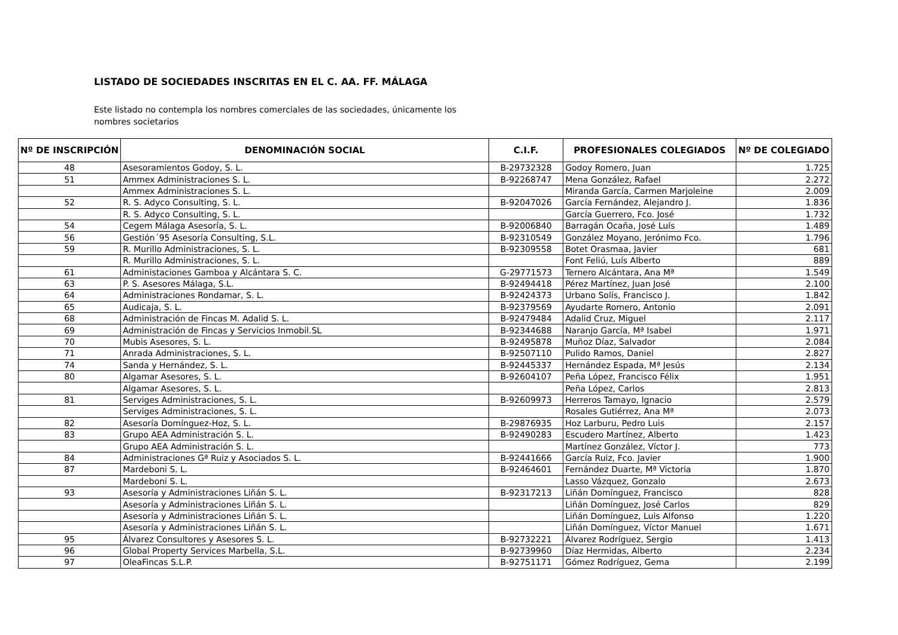LISTADO DE SOCIEDADES INSCRITAS EN EL C. AA. FF. MÁLAGA
Este listado no contempla los nombres comerciales de las sociedades, únicamente los nombres societarios
| Nº DE INSCRIPCIÓN | DENOMINACIÓN SOCIAL | C.I.F. | PROFESIONALES COLEGIADOS | Nº DE COLEGIADO |
| --- | --- | --- | --- | --- |
| 48 | Asesoramientos Godoy, S. L. | B-29732328 | Godoy Romero, Juan | 1.725 |
| 51 | Ammex Administraciones S. L. | B-92268747 | Mena González, Rafael | 2.272 |
| | Ammex Administraciones S. L. | | Miranda García, Carmen Marjoleine | 2.009 |
| 52 | R. S. Adyco Consulting, S. L. | B-92047026 | García Fernández, Alejandro J. | 1.836 |
| | R. S. Adyco Consulting, S. L. | | García Guerrero, Fco. José | 1.732 |
| 54 | Cegem Málaga Asesoría, S. L. | B-92006840 | Barragán Ocaña, José Luís | 1.489 |
| 56 | Gestión´95 Asesoría Consulting, S.L. | B-92310549 | González Moyano, Jerónimo Fco. | 1.796 |
| 59 | R. Murillo Administraciones, S. L. | B-92309558 | Botet Orasmaa, Javier | 681 |
| | R. Murillo Administraciones, S. L. | | Font Feliú, Luís Alberto | 889 |
| 61 | Administaciones Gamboa y Alcántara S. C. | G-29771573 | Ternero Alcántara, Ana Mª | 1.549 |
| 63 | P. S. Asesores Málaga, S.L. | B-92494418 | Pérez Martínez, Juan José | 2.100 |
| 64 | Administraciones Rondamar, S. L. | B-92424373 | Urbano Solís, Francisco J. | 1.842 |
| 65 | Audicaja, S. L. | B-92379569 | Ayudarte Romero, Antonio | 2.091 |
| 68 | Administración de Fincas M. Adalid S. L. | B-92479484 | Adalid Cruz, Miguel | 2.117 |
| 69 | Administración de Fincas y Servicios Inmobil.SL | B-92344688 | Naranjo García, Mª Isabel | 1.971 |
| 70 | Mubis Asesores, S. L. | B-92495878 | Muñoz Díaz, Salvador | 2.084 |
| 71 | Anrada Administraciones, S. L. | B-92507110 | Pulido Ramos, Daniel | 2.827 |
| 74 | Sanda y Hernández, S. L. | B-92445337 | Hernández Espada, Mª Jesús | 2.134 |
| 80 | Algamar Asesores, S. L. | B-92604107 | Peña López, Francisco Félix | 1.951 |
| | Algamar Asesores, S. L. | | Peña López, Carlos | 2.813 |
| 81 | Serviges Administraciones, S. L. | B-92609973 | Herreros Tamayo, Ignacio | 2.579 |
| | Serviges Administraciones, S. L. | | Rosales Gutiérrez, Ana Mª | 2.073 |
| 82 | Asesoría Domínguez-Hoz, S. L. | B-29876935 | Hoz Larburu, Pedro Luis | 2.157 |
| 83 | Grupo AEA Administración S. L. | B-92490283 | Escudero Martínez, Alberto | 1.423 |
| | Grupo AEA Administración S. L. | | Martínez González, Víctor J. | 773 |
| 84 | Administraciones Gª Ruiz y Asociados S. L. | B-92441666 | García Ruiz, Fco. Javier | 1.900 |
| 87 | Mardeboni S. L. | B-92464601 | Fernández Duarte, Mª Victoria | 1.870 |
| | Mardeboni S. L. | | Lasso Vázquez, Gonzalo | 2.673 |
| 93 | Asesoría y Administraciones Liñán S. L. | B-92317213 | Liñán Domínguez, Francisco | 828 |
| | Asesoría y Administraciones Liñán S. L. | | Liñán Domínguez, José Carlos | 829 |
| | Asesoría y Administraciones Liñán S. L. | | Liñán Domínguez, Luis Alfonso | 1.220 |
| | Asesoría y Administraciones Liñán S. L. | | Liñán Domínguez, Víctor Manuel | 1.671 |
| 95 | Álvarez Consultores y Asesores S. L. | B-92732221 | Álvarez Rodríguez, Sergio | 1.413 |
| 96 | Global Property Services Marbella, S.L. | B-92739960 | Díaz Hermidas, Alberto | 2.234 |
| 97 | OleaFincas S.L.P. | B-92751171 | Gómez Rodríguez, Gema | 2.199 |